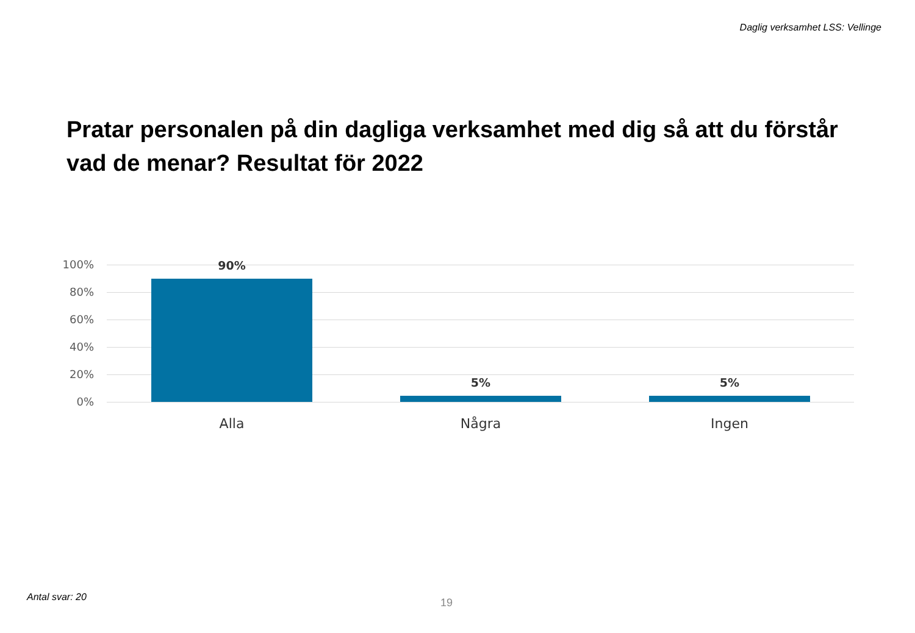Daglig verksamhet LSS: Vellinge
Pratar personalen på din dagliga verksamhet med dig så att du förstår vad de menar? Resultat för 2022
100%
80%
60%
40%
20%
0%
90%
5% 5%
Alla Några Ingen
Antal svar: 20 19